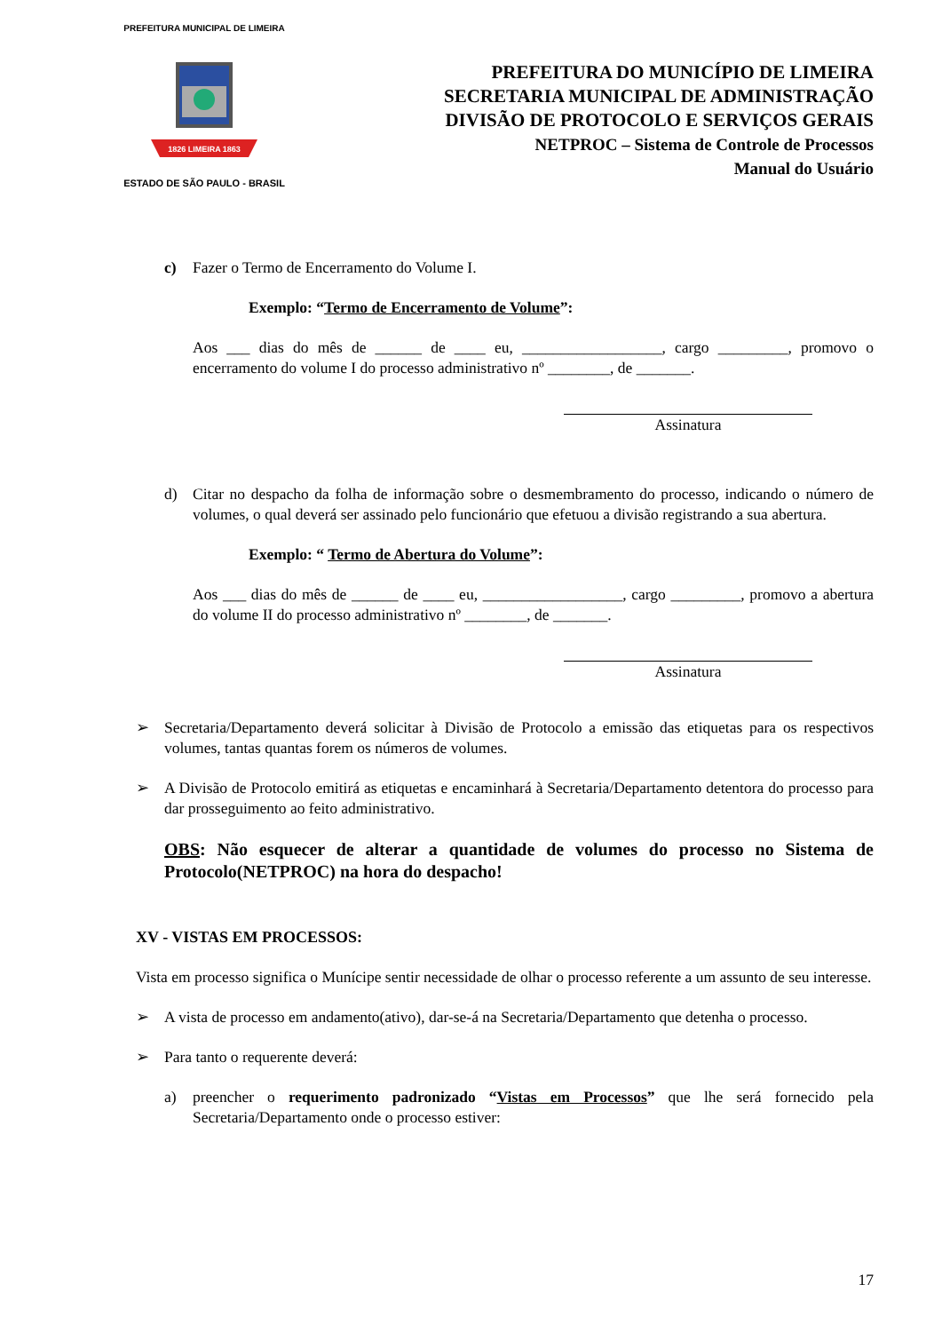PREFEITURA MUNICIPAL DE LIMEIRA
1826 LIMEIRA 1863
ESTADO DE SÃO PAULO - BRASIL
PREFEITURA DO MUNICÍPIO DE LIMEIRA
SECRETARIA MUNICIPAL DE ADMINISTRAÇÃO
DIVISÃO DE PROTOCOLO E SERVIÇOS GERAIS
NETPROC – Sistema de Controle de Processos
Manual do Usuário
c) Fazer o Termo de Encerramento do Volume I.
Exemplo: “Termo de Encerramento de Volume”:
Aos ___ dias do mês de ______ de ____ eu, __________________, cargo _________, promovo o encerramento do volume I do processo administrativo nº ________, de _______.
Assinatura
d) Citar no despacho da folha de informação sobre o desmembramento do processo, indicando o número de volumes, o qual deverá ser assinado pelo funcionário que efetuou a divisão registrando a sua abertura.
Exemplo: “ Termo de Abertura do Volume”:
Aos ___ dias do mês de ______ de ____ eu, __________________, cargo _________, promovo a abertura do volume II do processo administrativo nº ________, de _______.
Assinatura
➢ Secretaria/Departamento deverá solicitar à Divisão de Protocolo a emissão das etiquetas para os respectivos volumes, tantas quantas forem os números de volumes.
➢ A Divisão de Protocolo emitirá as etiquetas e encaminhará à Secretaria/Departamento detentora do processo para dar prosseguimento ao feito administrativo.
OBS: Não esquecer de alterar a quantidade de volumes do processo no Sistema de Protocolo(NETPROC) na hora do despacho!
XV - VISTAS EM PROCESSOS:
Vista em processo significa o Munícipe sentir necessidade de olhar o processo referente a um assunto de seu interesse.
➢ A vista de processo em andamento(ativo), dar-se-á na Secretaria/Departamento que detenha o processo.
➢ Para tanto o requerente deverá:
a) preencher o requerimento padronizado “Vistas em Processos” que lhe será fornecido pela Secretaria/Departamento onde o processo estiver:
17